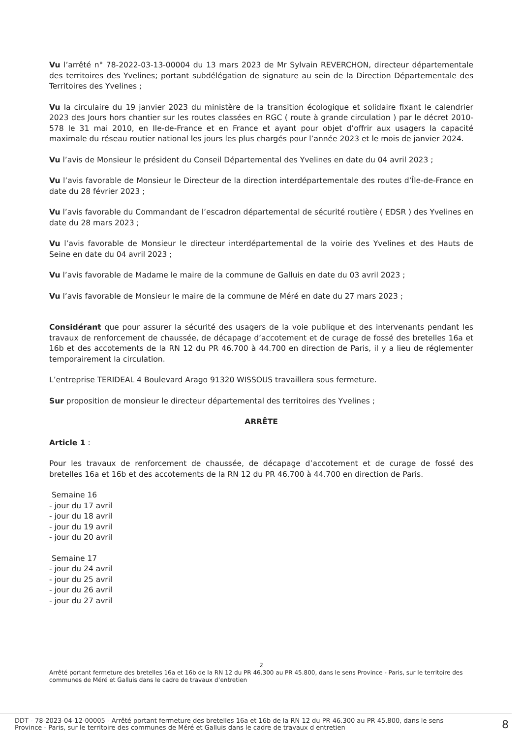Vu l’arrêté n° 78-2022-03-13-00004 du 13 mars 2023 de Mr Sylvain REVERCHON, directeur départementale des territoires des Yvelines; portant subdélégation de signature au sein de la Direction Départementale des Territoires des Yvelines ;
Vu la circulaire du 19 janvier 2023 du ministère de la transition écologique et solidaire fixant le calendrier 2023 des Jours hors chantier sur les routes classées en RGC ( route à grande circulation ) par le décret 2010-578 le 31 mai 2010, en Ile-de-France et en France et ayant pour objet d’offrir aux usagers la capacité maximale du réseau routier national les jours les plus chargés pour l’année 2023 et le mois de janvier 2024.
Vu l’avis de Monsieur le président du Conseil Départemental des Yvelines en date du 04 avril 2023 ;
Vu l’avis favorable de Monsieur le Directeur de la direction interdépartementale des routes d’Île-de-France en date du 28 février 2023 ;
Vu l’avis favorable du Commandant de l’escadron départemental de sécurité routière ( EDSR ) des Yvelines en date du 28 mars 2023 ;
Vu l’avis favorable de Monsieur le directeur interdépartemental de la voirie des Yvelines et des Hauts de Seine en date du 04 avril 2023 ;
Vu l’avis favorable de Madame le maire de la commune de Galluis en date du 03 avril 2023 ;
Vu l’avis favorable de Monsieur le maire de la commune de Méré en date du 27 mars 2023 ;
Considérant que pour assurer la sécurité des usagers de la voie publique et des intervenants pendant les travaux de renforcement de chaussée, de décapage d’accotement et de curage de fossé des bretelles 16a et 16b et des accotements de la RN 12 du PR 46.700 à 44.700 en direction de Paris, il y a lieu de réglementer temporairement la circulation.
L’entreprise TERIDEAL 4 Boulevard Arago 91320 WISSOUS travaillera sous fermeture.
Sur proposition de monsieur le directeur départemental des territoires des Yvelines ;
ARRÊTE
Article 1 :
Pour les travaux de renforcement de chaussée, de décapage d’accotement et de curage de fossé des bretelles 16a et 16b et des accotements de la RN 12 du PR 46.700 à 44.700 en direction de Paris.
Semaine 16
- jour du 17 avril
- jour du 18 avril
- jour du 19 avril
- jour du 20 avril
Semaine 17
- jour du 24 avril
- jour du 25 avril
- jour du 26 avril
- jour du 27 avril
2
Arrêté portant fermeture des bretelles 16a et 16b de la RN 12 du PR 46.300 au PR 45.800, dans le sens Province - Paris, sur le territoire des communes de Méré et Galluis dans le cadre de travaux d’entretien
DDT - 78-2023-04-12-00005 - Arrêté portant fermeture des bretelles 16a et 16b de la RN 12 du PR 46.300 au PR 45.800, dans le sens Province - Paris, sur le territoire des communes de Méré et Galluis dans le cadre de travaux d entretien
8